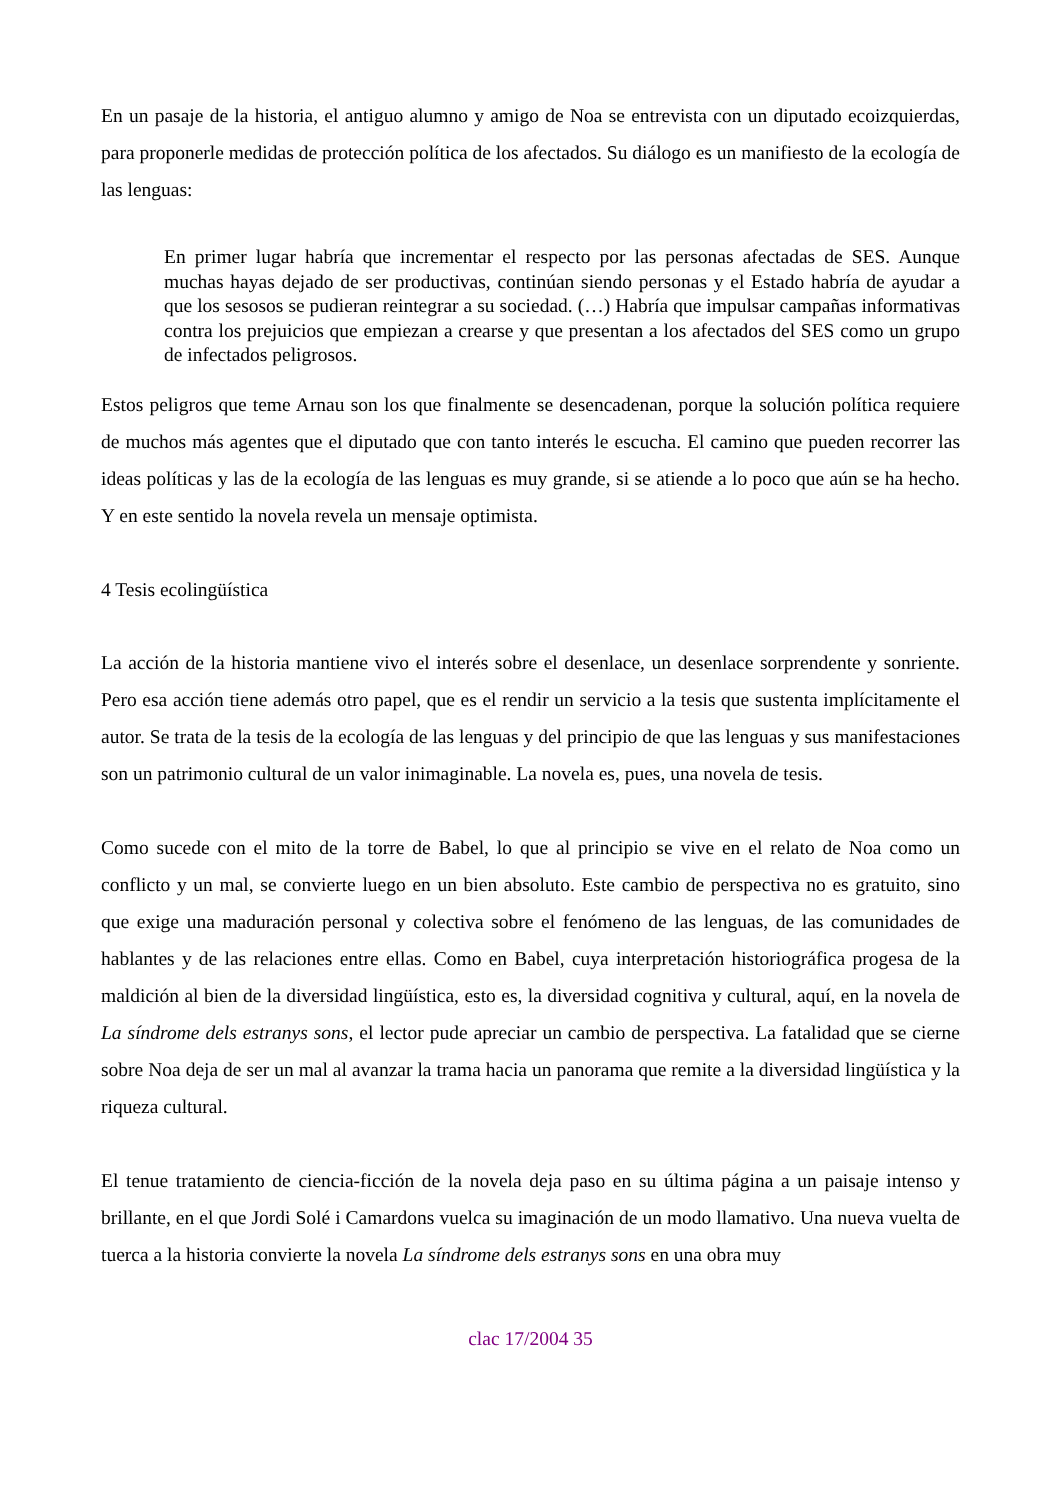En un pasaje de la historia, el antiguo alumno y amigo de Noa se entrevista con un diputado ecoizquierdas, para proponerle medidas de protección política de los afectados. Su diálogo es un manifiesto de la ecología de las lenguas:
En primer lugar habría que incrementar el respecto por las personas afectadas de SES. Aunque muchas hayas dejado de ser productivas, continúan siendo personas y el Estado habría de ayudar a que los sesosos se pudieran reintegrar a su sociedad. (…) Habría que impulsar campañas informativas contra los prejuicios que empiezan a crearse y que presentan a los afectados del SES como un grupo de infectados peligrosos.
Estos peligros que teme Arnau son los que finalmente se desencadenan, porque la solución política requiere de muchos más agentes que el diputado que con tanto interés le escucha. El camino que pueden recorrer las ideas políticas y las de la ecología de las lenguas es muy grande, si se atiende a lo poco que aún se ha hecho. Y en este sentido la novela revela un mensaje optimista.
4 Tesis ecolingüística
La acción de la historia mantiene vivo el interés sobre el desenlace, un desenlace sorprendente y sonriente. Pero esa acción tiene además otro papel, que es el rendir un servicio a la tesis que sustenta implícitamente el autor. Se trata de la tesis de la ecología de las lenguas y del principio de que las lenguas y sus manifestaciones son un patrimonio cultural de un valor inimaginable. La novela es, pues, una novela de tesis.
Como sucede con el mito de la torre de Babel, lo que al principio se vive en el relato de Noa como un conflicto y un mal, se convierte luego en un bien absoluto. Este cambio de perspectiva no es gratuito, sino que exige una maduración personal y colectiva sobre el fenómeno de las lenguas, de las comunidades de hablantes y de las relaciones entre ellas. Como en Babel, cuya interpretación historiográfica progesa de la maldición al bien de la diversidad lingüística, esto es, la diversidad cognitiva y cultural, aquí, en la novela de La síndrome dels estranys sons, el lector pude apreciar un cambio de perspectiva. La fatalidad que se cierne sobre Noa deja de ser un mal al avanzar la trama hacia un panorama que remite a la diversidad lingüística y la riqueza cultural.
El tenue tratamiento de ciencia-ficción de la novela deja paso en su última página a un paisaje intenso y brillante, en el que Jordi Solé i Camardons vuelca su imaginación de un modo llamativo. Una nueva vuelta de tuerca a la historia convierte la novela La síndrome dels estranys sons en una obra muy
clac 17/2004 35